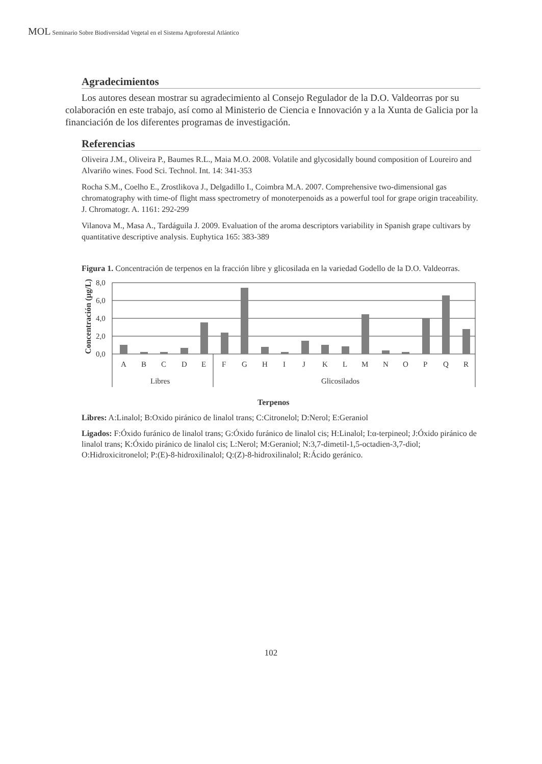MOL Seminario Sobre Biodiversidad Vegetal en el Sistema Agroforestal Atlántico
Agradecimientos
Los autores desean mostrar su agradecimiento al Consejo Regulador de la D.O. Valdeorras por su colaboración en este trabajo, así como al Ministerio de Ciencia e Innovación y a la Xunta de Galicia por la financiación de los diferentes programas de investigación.
Referencias
Oliveira J.M., Oliveira P., Baumes R.L., Maia M.O. 2008. Volatile and glycosidally bound composition of Loureiro and Alvariño wines. Food Sci. Technol. Int. 14: 341-353
Rocha S.M., Coelho E., Zrostlikova J., Delgadillo I., Coimbra M.A. 2007. Comprehensive two-dimensional gas chromatography with time-of flight mass spectrometry of monoterpenoids as a powerful tool for grape origin traceability. J. Chromatogr. A. 1161: 292-299
Vilanova M., Masa A., Tardáguila J. 2009. Evaluation of the aroma descriptors variability in Spanish grape cultivars by quantitative descriptive analysis. Euphytica 165: 383-389
Figura 1. Concentración de terpenos en la fracción libre y glicosilada en la variedad Godello de la D.O. Valdeorras.
Concentración (µg/L)
8,0
6,0
4,0
2,0
0,0
A
B
C
D
E
F
G
H
I
J
K
L
M
N
O
P
Q
R
Libres
Glicosilados
Terpenos
Libres: A:Linalol; B:Oxido piránico de linalol trans; C:Citronelol; D:Nerol; E:Geraniol
Ligados: F:Óxido furánico de linalol trans; G:Óxido furánico de linalol cis; H:Linalol; I:α-terpineol; J:Óxido piránico de linalol trans; K:Óxido piránico de linalol cis; L:Nerol; M:Geraniol; N:3,7-dimetil-1,5-octadien-3,7-diol; O:Hidroxicitronelol; P:(E)-8-hidroxilinalol; Q:(Z)-8-hidroxilinalol; R:Ácido geránico.
102